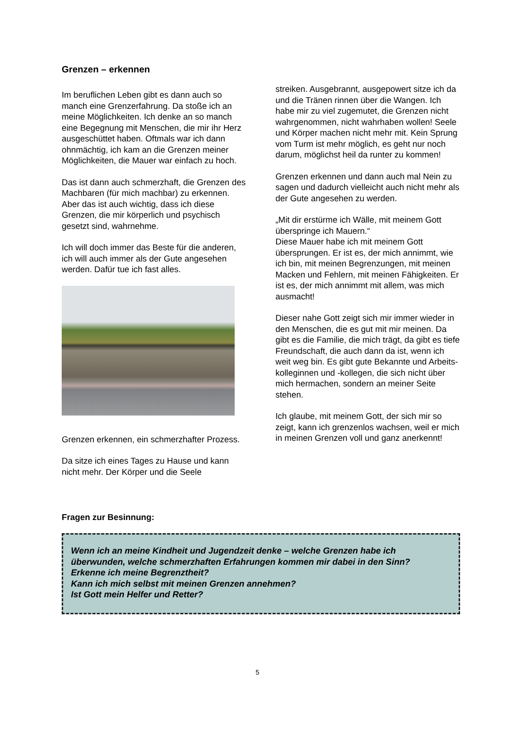Grenzen – erkennen
Im beruflichen Leben gibt es dann auch so manch eine Grenzerfahrung. Da stoße ich an meine Möglichkeiten. Ich denke an so manch eine Begegnung mit Menschen, die mir ihr Herz ausgeschüttet haben. Oftmals war ich dann ohnmächtig, ich kam an die Grenzen meiner Möglichkeiten, die Mauer war einfach zu hoch.
Das ist dann auch schmerzhaft, die Grenzen des Machbaren (für mich machbar) zu erkennen. Aber das ist auch wichtig, dass ich diese Grenzen, die mir körperlich und psychisch gesetzt sind, wahrnehme.
Ich will doch immer das Beste für die anderen, ich will auch immer als der Gute angesehen werden. Dafür tue ich fast alles.
Grenzen erkennen, ein schmerzhafter Prozess.
Da sitze ich eines Tages zu Hause und kann nicht mehr. Der Körper und die Seele
streiken. Ausgebrannt, ausgepowert sitze ich da und die Tränen rinnen über die Wangen. Ich habe mir zu viel zugemutet, die Grenzen nicht wahrgenommen, nicht wahrhaben wollen! Seele und Körper machen nicht mehr mit. Kein Sprung vom Turm ist mehr möglich, es geht nur noch darum, möglichst heil da runter zu kommen!
Grenzen erkennen und dann auch mal Nein zu sagen und dadurch vielleicht auch nicht mehr als der Gute angesehen zu werden.
„Mit dir erstürme ich Wälle, mit meinem Gott überspringe ich Mauern.“
Diese Mauer habe ich mit meinem Gott übersprungen. Er ist es, der mich annimmt, wie ich bin, mit meinen Begrenzungen, mit meinen Macken und Fehlern, mit meinen Fähigkeiten. Er ist es, der mich annimmt mit allem, was mich ausmacht!
Dieser nahe Gott zeigt sich mir immer wieder in den Menschen, die es gut mit mir meinen. Da gibt es die Familie, die mich trägt, da gibt es tiefe Freundschaft, die auch dann da ist, wenn ich weit weg bin. Es gibt gute Bekannte und Arbeits-kolleginnen und -kollegen, die sich nicht über mich hermachen, sondern an meiner Seite stehen.
Ich glaube, mit meinem Gott, der sich mir so zeigt, kann ich grenzenlos wachsen, weil er mich in meinen Grenzen voll und ganz anerkennt!
Fragen zur Besinnung:
Wenn ich an meine Kindheit und Jugendzeit denke – welche Grenzen habe ich überwunden, welche schmerzhaften Erfahrungen kommen mir dabei in den Sinn?
Erkenne ich meine Begrenztheit?
Kann ich mich selbst mit meinen Grenzen annehmen?
Ist Gott mein Helfer und Retter?
5